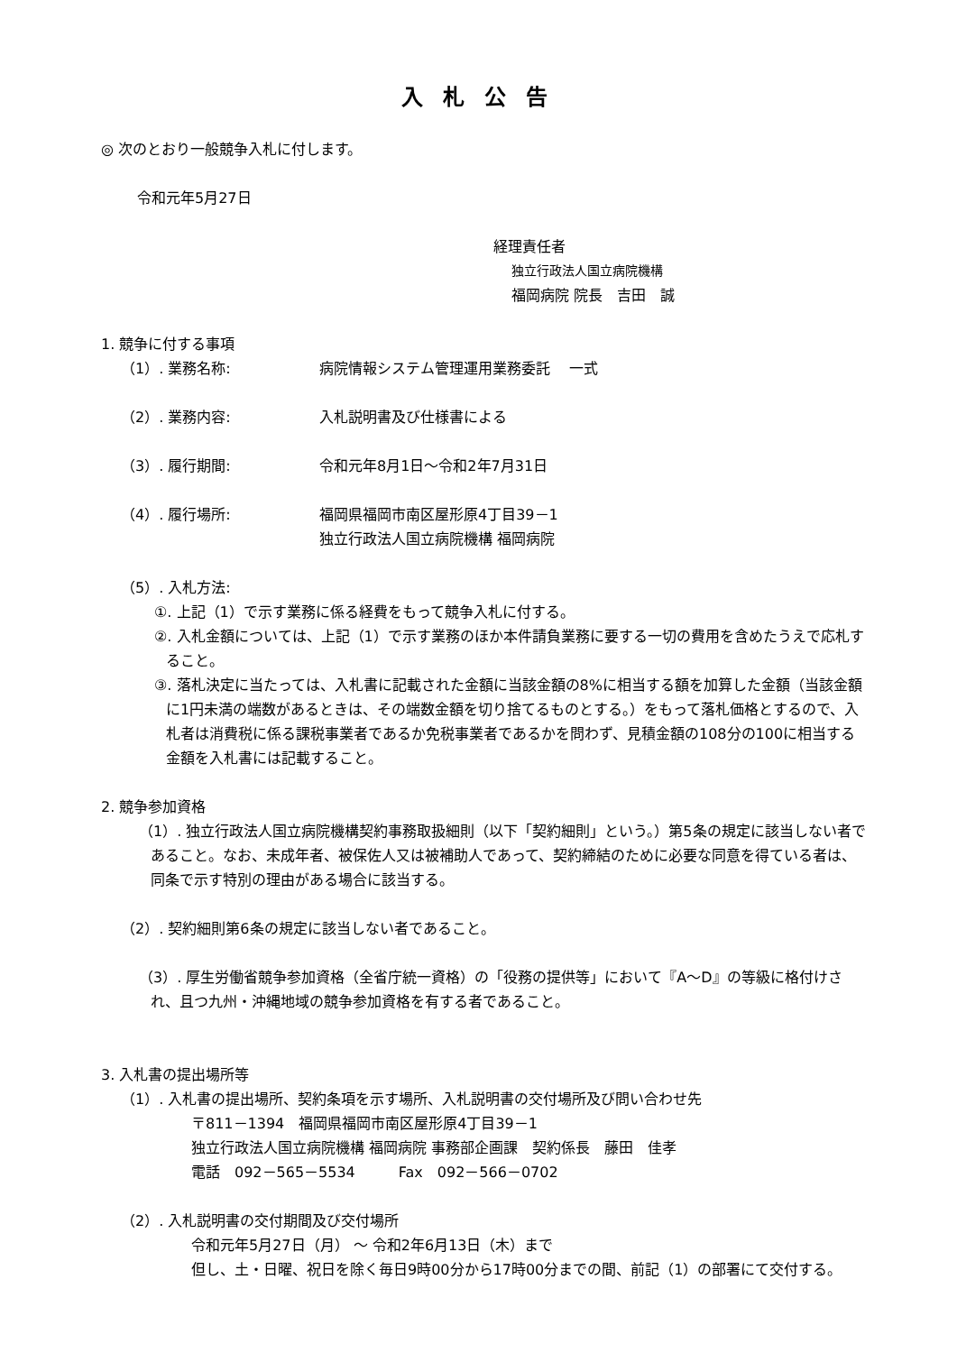入札公告
◎ 次のとおり一般競争入札に付します。
令和元年5月27日
経理責任者
独立行政法人国立病院機構
福岡病院 院長　吉田　誠
1. 競争に付する事項
（1）. 業務名称: 病院情報システム管理運用業務委託　 一式
（2）. 業務内容: 入札説明書及び仕様書による
（3）. 履行期間: 令和元年8月1日～令和2年7月31日
（4）. 履行場所: 福岡県福岡市南区屋形原4丁目39－1
独立行政法人国立病院機構 福岡病院
（5）. 入札方法:
①. 上記（1）で示す業務に係る経費をもって競争入札に付する。
②. 入札金額については、上記（1）で示す業務のほか本件請負業務に要する一切の費用を含めたうえで応札すること。
③. 落札決定に当たっては、入札書に記載された金額に当該金額の8%に相当する額を加算した金額（当該金額に1円未満の端数があるときは、その端数金額を切り捨てるものとする。）をもって落札価格とするので、入札者は消費税に係る課税事業者であるか免税事業者であるかを問わず、見積金額の108分の100に相当する金額を入札書には記載すること。
2. 競争参加資格
（1）. 独立行政法人国立病院機構契約事務取扱細則（以下「契約細則」という。）第5条の規定に該当しない者であること。なお、未成年者、被保佐人又は被補助人であって、契約締結のために必要な同意を得ている者は、同条で示す特別の理由がある場合に該当する。
（2）. 契約細則第6条の規定に該当しない者であること。
（3）. 厚生労働省競争参加資格（全省庁統一資格）の「役務の提供等」において『A～D』の等級に格付けされ、且つ九州・沖縄地域の競争参加資格を有する者であること。
3. 入札書の提出場所等
（1）. 入札書の提出場所、契約条項を示す場所、入札説明書の交付場所及び問い合わせ先
〒811－1394　福岡県福岡市南区屋形原4丁目39－1
独立行政法人国立病院機構 福岡病院 事務部企画課　契約係長　藤田　佳孝
電話　092－565－5534　　　Fax　092－566－0702
（2）. 入札説明書の交付期間及び交付場所
令和元年5月27日（月） ～ 令和2年6月13日（木）まで
但し、土・日曜、祝日を除く毎日9時00分から17時00分までの間、前記（1）の部署にて交付する。